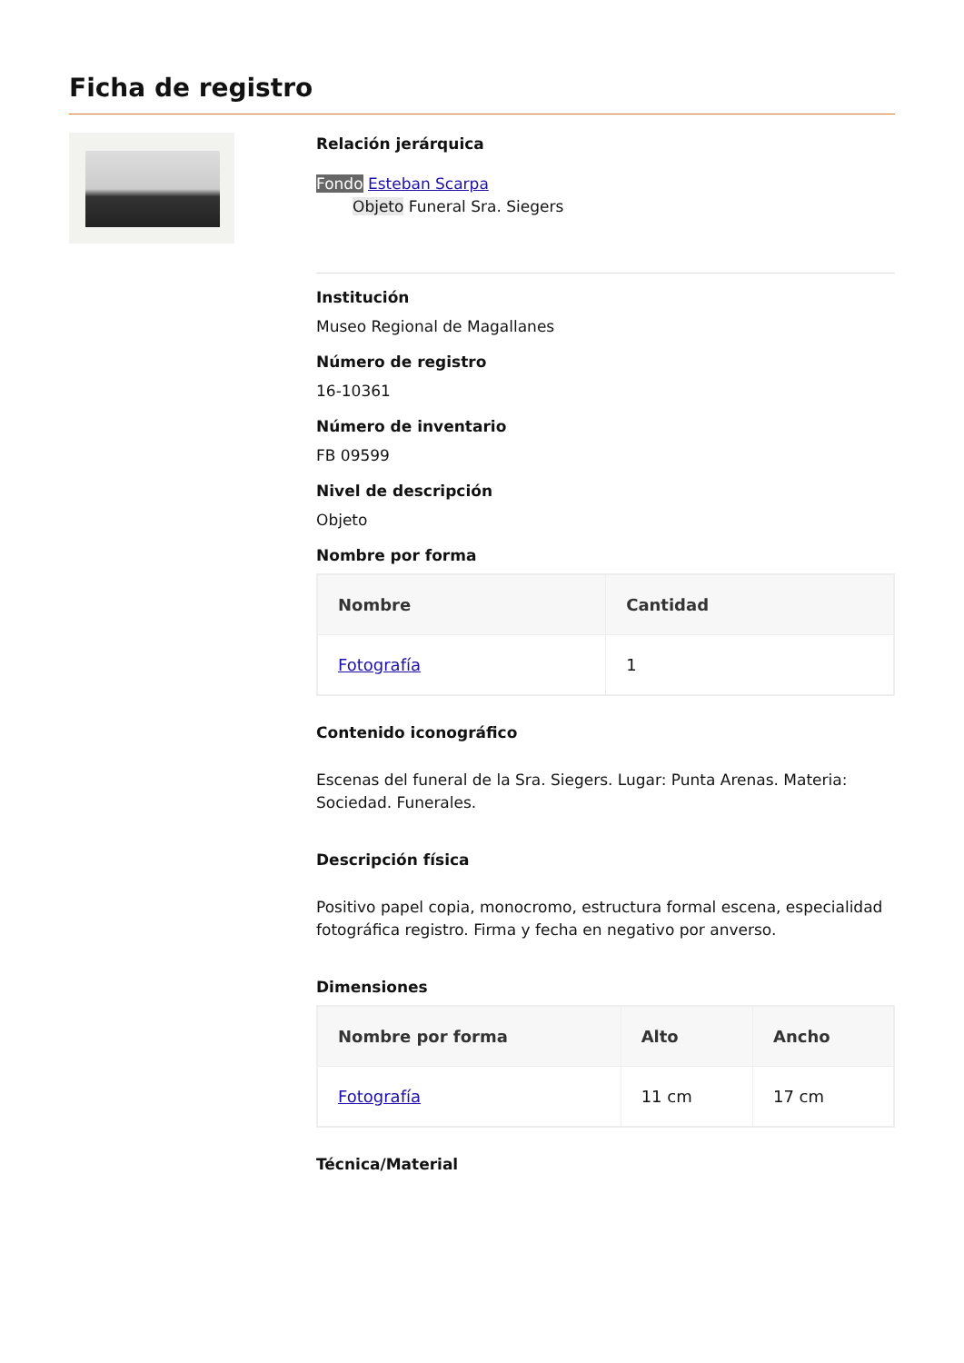Ficha de registro
Relación jerárquica
Fondo Esteban Scarpa
Objeto Funeral Sra. Siegers
Institución
Museo Regional de Magallanes
Número de registro
16-10361
Número de inventario
FB 09599
Nivel de descripción
Objeto
Nombre por forma
| Nombre | Cantidad |
| --- | --- |
| Fotografía | 1 |
Contenido iconográfico
Escenas del funeral de la Sra. Siegers. Lugar: Punta Arenas. Materia: Sociedad. Funerales.
Descripción física
Positivo papel copia, monocromo, estructura formal escena, especialidad fotográfica registro. Firma y fecha en negativo por anverso.
Dimensiones
| Nombre por forma | Alto | Ancho |
| --- | --- | --- |
| Fotografía | 11 cm | 17 cm |
Técnica/Material